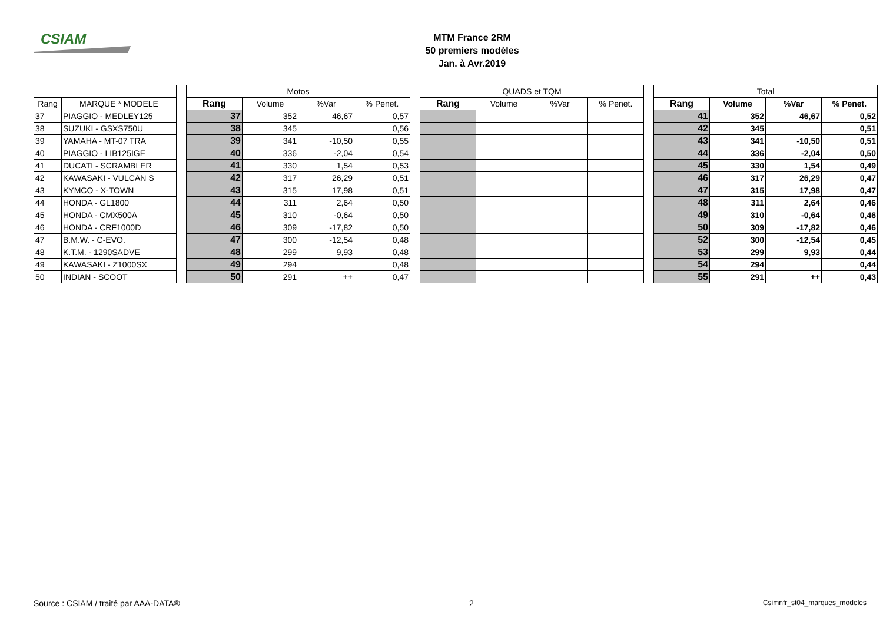CSIAM
MTM France 2RM
50 premiers modèles
Jan. à Avr.2019
| | | | Motos | | | | | QUADS et TQM | | | | | Total | | | |
| --- | --- | --- | --- | --- | --- | --- | --- | --- | --- | --- | --- | --- | --- | --- | --- | --- |
| Rang | MARQUE * MODELE | | Rang | Volume | %Var | % Penet. | | Rang | Volume | %Var | % Penet. | | Rang | Volume | %Var | % Penet. |
| 37 | PIAGGIO - MEDLEY125 | | 37 | 352 | 46,67 | 0,57 | | | | | | | 41 | 352 | 46,67 | 0,52 |
| 38 | SUZUKI - GSXS750U | | 38 | 345 | | 0,56 | | | | | | | 42 | 345 | | 0,51 |
| 39 | YAMAHA - MT-07 TRA | | 39 | 341 | -10,50 | 0,55 | | | | | | | 43 | 341 | -10,50 | 0,51 |
| 40 | PIAGGIO - LIB125IGE | | 40 | 336 | -2,04 | 0,54 | | | | | | | 44 | 336 | -2,04 | 0,50 |
| 41 | DUCATI - SCRAMBLER | | 41 | 330 | 1,54 | 0,53 | | | | | | | 45 | 330 | 1,54 | 0,49 |
| 42 | KAWASAKI - VULCAN S | | 42 | 317 | 26,29 | 0,51 | | | | | | | 46 | 317 | 26,29 | 0,47 |
| 43 | KYMCO - X-TOWN | | 43 | 315 | 17,98 | 0,51 | | | | | | | 47 | 315 | 17,98 | 0,47 |
| 44 | HONDA - GL1800 | | 44 | 311 | 2,64 | 0,50 | | | | | | | 48 | 311 | 2,64 | 0,46 |
| 45 | HONDA - CMX500A | | 45 | 310 | -0,64 | 0,50 | | | | | | | 49 | 310 | -0,64 | 0,46 |
| 46 | HONDA - CRF1000D | | 46 | 309 | -17,82 | 0,50 | | | | | | | 50 | 309 | -17,82 | 0,46 |
| 47 | B.M.W. - C-EVO. | | 47 | 300 | -12,54 | 0,48 | | | | | | | 52 | 300 | -12,54 | 0,45 |
| 48 | K.T.M. - 1290SADVE | | 48 | 299 | 9,93 | 0,48 | | | | | | | 53 | 299 | 9,93 | 0,44 |
| 49 | KAWASAKI - Z1000SX | | 49 | 294 | | 0,48 | | | | | | | 54 | 294 | | 0,44 |
| 50 | INDIAN - SCOOT | | 50 | 291 | ++ | 0,47 | | | | | | | 55 | 291 | ++ | 0,43 |
Source : CSIAM / traité par AAA-DATA® 2 Csimnfr_st04_marques_modeles